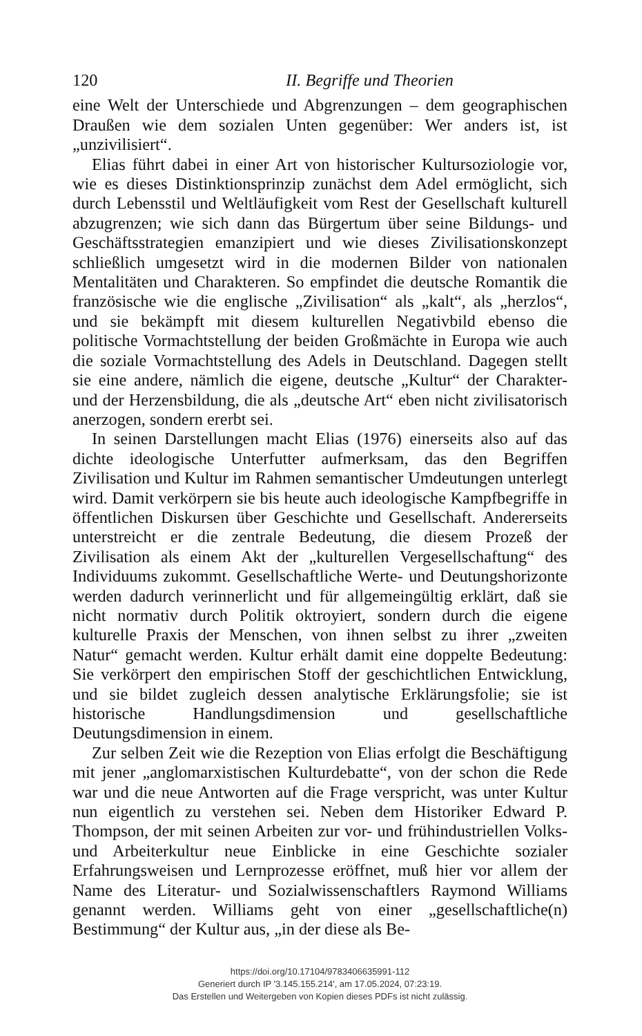120 II. Begriffe und Theorien
eine Welt der Unterschiede und Abgrenzungen – dem geographischen Draußen wie dem sozialen Unten gegenüber: Wer anders ist, ist „unzivilisiert“.
Elias führt dabei in einer Art von historischer Kultursoziologie vor, wie es dieses Distinktionsprinzip zunächst dem Adel ermöglicht, sich durch Lebensstil und Weltläufigkeit vom Rest der Gesellschaft kulturell abzugrenzen; wie sich dann das Bürgertum über seine Bildungs- und Geschäftsstrategien emanzipiert und wie dieses Zivilisationskonzept schließlich umgesetzt wird in die modernen Bilder von nationalen Mentalitäten und Charakteren. So empfindet die deutsche Romantik die französische wie die englische „Zivilisation“ als „kalt“, als „herzlos“, und sie bekämpft mit diesem kulturellen Negativbild ebenso die politische Vormachtstellung der beiden Großmächte in Europa wie auch die soziale Vormachtstellung des Adels in Deutschland. Dagegen stellt sie eine andere, nämlich die eigene, deutsche „Kultur“ der Charakter- und der Herzensbildung, die als „deutsche Art“ eben nicht zivilisatorisch anerzogen, sondern ererbt sei.
In seinen Darstellungen macht Elias (1976) einerseits also auf das dichte ideologische Unterfutter aufmerksam, das den Begriffen Zivilisation und Kultur im Rahmen semantischer Umdeutungen unterlegt wird. Damit verkörpern sie bis heute auch ideologische Kampfbegriffe in öffentlichen Diskursen über Geschichte und Gesellschaft. Andererseits unterstreicht er die zentrale Bedeutung, die diesem Prozeß der Zivilisation als einem Akt der „kulturellen Vergesellschaftung“ des Individuums zukommt. Gesellschaftliche Werte- und Deutungshorizonte werden dadurch verinnerlicht und für allgemeingültig erklärt, daß sie nicht normativ durch Politik oktroyiert, sondern durch die eigene kulturelle Praxis der Menschen, von ihnen selbst zu ihrer „zweiten Natur“ gemacht werden. Kultur erhält damit eine doppelte Bedeutung: Sie verkörpert den empirischen Stoff der geschichtlichen Entwicklung, und sie bildet zugleich dessen analytische Erklärungsfolie; sie ist historische Handlungsdimension und gesellschaftliche Deutungsdimension in einem.
Zur selben Zeit wie die Rezeption von Elias erfolgt die Beschäftigung mit jener „anglomarxistischen Kulturdebatte“, von der schon die Rede war und die neue Antworten auf die Frage verspricht, was unter Kultur nun eigentlich zu verstehen sei. Neben dem Historiker Edward P. Thompson, der mit seinen Arbeiten zur vor- und frühindustriellen Volks- und Arbeiterkultur neue Einblicke in eine Geschichte sozialer Erfahrungsweisen und Lernprozesse eröffnet, muß hier vor allem der Name des Literatur- und Sozialwissenschaftlers Raymond Williams genannt werden. Williams geht von einer „gesellschaftliche(n) Bestimmung“ der Kultur aus, „in der diese als Be-
https://doi.org/10.17104/9783406635991-112
Generiert durch IP '3.145.155.214', am 17.05.2024, 07:23:19.
Das Erstellen und Weitergeben von Kopien dieses PDFs ist nicht zulässig.